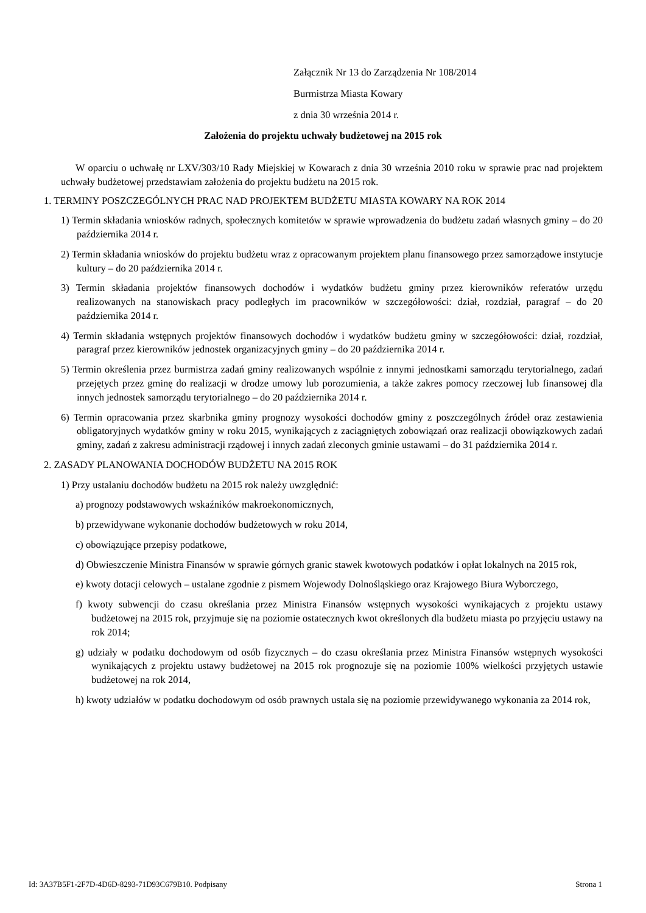Załącznik Nr 13 do Zarządzenia Nr 108/2014
Burmistrza Miasta Kowary
z dnia 30 września 2014 r.
Założenia do projektu uchwały budżetowej na 2015 rok
W oparciu o uchwałę nr LXV/303/10 Rady Miejskiej w Kowarach z dnia 30 września 2010 roku w sprawie prac nad projektem uchwały budżetowej przedstawiam założenia do projektu budżetu na 2015 rok.
1. TERMINY POSZCZEGÓLNYCH PRAC NAD PROJEKTEM BUDŻETU MIASTA KOWARY NA ROK 2014
1) Termin składania wniosków radnych, społecznych komitetów w sprawie wprowadzenia do budżetu zadań własnych gminy – do 20 października 2014 r.
2) Termin składania wniosków do projektu budżetu wraz z opracowanym projektem planu finansowego przez samorządowe instytucje kultury – do 20 października 2014 r.
3) Termin składania projektów finansowych dochodów i wydatków budżetu gminy przez kierowników referatów urzędu realizowanych na stanowiskach pracy podległych im pracowników w szczegółowości: dział, rozdział, paragraf – do 20 października 2014 r.
4) Termin składania wstępnych projektów finansowych dochodów i wydatków budżetu gminy w szczegółowości: dział, rozdział, paragraf przez kierowników jednostek organizacyjnych gminy – do 20 października 2014 r.
5) Termin określenia przez burmistrza zadań gminy realizowanych wspólnie z innymi jednostkami samorządu terytorialnego, zadań przejętych przez gminę do realizacji w drodze umowy lub porozumienia, a także zakres pomocy rzeczowej lub finansowej dla innych jednostek samorządu terytorialnego – do 20 października 2014 r.
6) Termin opracowania przez skarbnika gminy prognozy wysokości dochodów gminy z poszczególnych źródeł oraz zestawienia obligatoryjnych wydatków gminy w roku 2015, wynikających z zaciągniętych zobowiązań oraz realizacji obowiązkowych zadań gminy, zadań z zakresu administracji rządowej i innych zadań zleconych gminie ustawami – do 31 października 2014 r.
2. ZASADY PLANOWANIA DOCHODÓW BUDŻETU NA 2015 ROK
1) Przy ustalaniu dochodów budżetu na 2015 rok należy uwzględnić:
a) prognozy podstawowych wskaźników makroekonomicznych,
b) przewidywane wykonanie dochodów budżetowych w roku 2014,
c) obowiązujące przepisy podatkowe,
d) Obwieszczenie Ministra Finansów w sprawie górnych granic stawek kwotowych podatków i opłat lokalnych na 2015 rok,
e) kwoty dotacji celowych – ustalane zgodnie z pismem Wojewody Dolnośląskiego oraz Krajowego Biura Wyborczego,
f) kwoty subwencji do czasu określania przez Ministra Finansów wstępnych wysokości wynikających z projektu ustawy budżetowej na 2015 rok, przyjmuje się na poziomie ostatecznych kwot określonych dla budżetu miasta po przyjęciu ustawy na rok 2014;
g) udziały w podatku dochodowym od osób fizycznych – do czasu określania przez Ministra Finansów wstępnych wysokości wynikających z projektu ustawy budżetowej na 2015 rok prognozuje się na poziomie 100% wielkości przyjętych ustawie budżetowej na rok 2014,
h) kwoty udziałów w podatku dochodowym od osób prawnych ustala się na poziomie przewidywanego wykonania za 2014 rok,
Id: 3A37B5F1-2F7D-4D6D-8293-71D93C679B10. Podpisany Strona 1